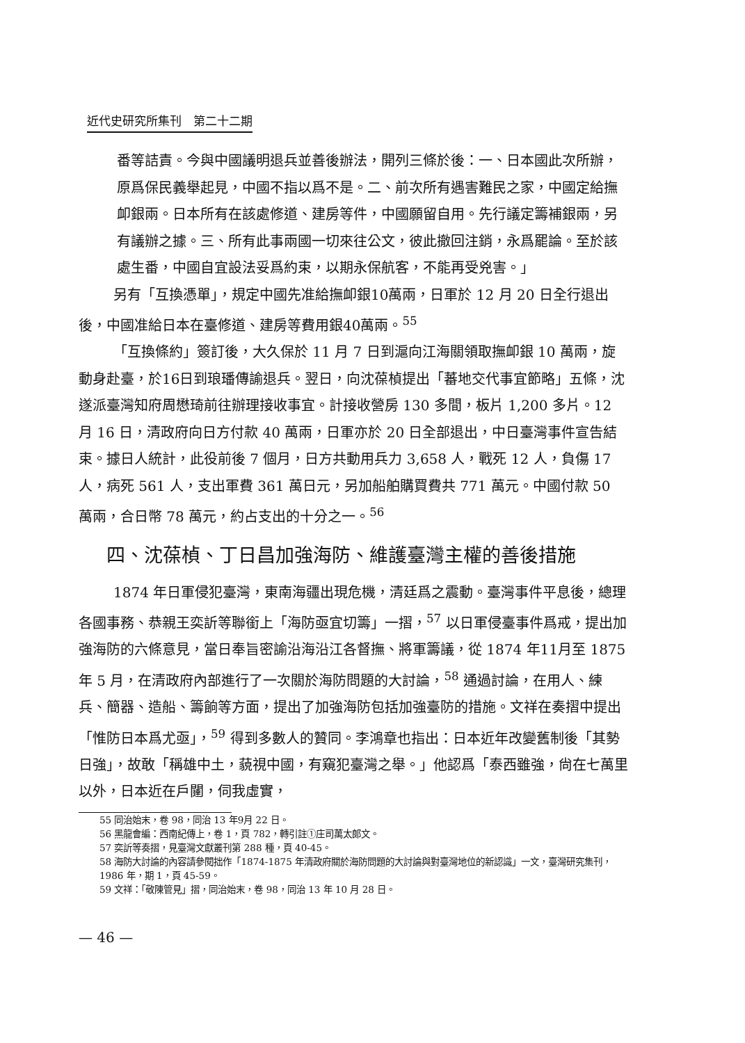近代史研究所集刊　第二十二期
番等詰責。今與中國議明退兵並善後辦法，開列三條於後：一、日本國此次所辦，原爲保民義舉起見，中國不指以爲不是。二、前次所有遇害難民之家，中國定給撫卹銀兩。日本所有在該處修道、建房等件，中國願留自用。先行議定籌補銀兩，另有議辦之據。三、所有此事兩國一切來往公文，彼此撤回注銷，永爲罷論。至於該處生番，中國自宜設法妥爲約束，以期永保航客，不能再受兇害。」
另有「互換憑單」，規定中國先准給撫卹銀10萬兩，日軍於 12 月 20 日全行退出後，中國准給日本在臺修道、建房等費用銀40萬兩。<sup>55</sup>
「互換條約」簽訂後，大久保於 11 月 7 日到滬向江海關領取撫卹銀 10 萬兩，旋動身赴臺，於16日到琅璠傳諭退兵。翌日，向沈葆楨提出「蕃地交代事宜節略」五條，沈遂派臺灣知府周懋琦前往辦理接收事宜。計接收營房 130 多間，板片 1,200 多片。12 月 16 日，清政府向日方付款 40 萬兩，日軍亦於 20 日全部退出，中日臺灣事件宣告結束。據日人統計，此役前後 7 個月，日方共動用兵力 3,658 人，戰死 12 人，負傷 17 人，病死 561 人，支出軍費 361 萬日元，另加船舶購買費共 771 萬元。中國付款 50 萬兩，合日幣 78 萬元，約占支出的十分之一。<sup>56</sup>
四、沈葆楨、丁日昌加強海防、維護臺灣主權的善後措施
1874 年日軍侵犯臺灣，東南海疆出現危機，清廷爲之震動。臺灣事件平息後，總理各國事務、恭親王奕訢等聯銜上「海防亟宜切籌」一摺，<sup>57</sup> 以日軍侵臺事件爲戒，提出加強海防的六條意見，當日奉旨密諭沿海沿江各督撫、將軍籌議，從 1874 年11月至 1875 年 5 月，在清政府內部進行了一次關於海防問題的大討論，<sup>58</sup> 通過討論，在用人、練兵、簡器、造船、籌餉等方面，提出了加強海防包括加強臺防的措施。文祥在奏摺中提出「惟防日本爲尤亟」，<sup>59</sup> 得到多數人的贊同。李鴻章也指出：日本近年改變舊制後「其勢日強」，故敢「稱雄中土，藐視中國，有窺犯臺灣之舉。」他認爲「泰西雖強，尙在七萬里以外，日本近在戶闥，伺我虛實，
55 同治始末，卷 98，同治 13 年9月 22 日。
56 黑龍會編：西南紀傳上，卷 1，頁 782，轉引註①庄司萬太郎文。
57 奕訢等奏摺，見臺灣文獻叢刊第 288 種，頁 40-45。
58 海防大討論的內容請參閱拙作「1874-1875 年清政府關於海防問題的大討論與對臺灣地位的新認識」一文，臺灣研究集刊，1986 年，期 1，頁 45-59。
59 文祥：「敬陳管見」摺，同治始末，卷 98，同治 13 年 10 月 28 日。
— 46 —